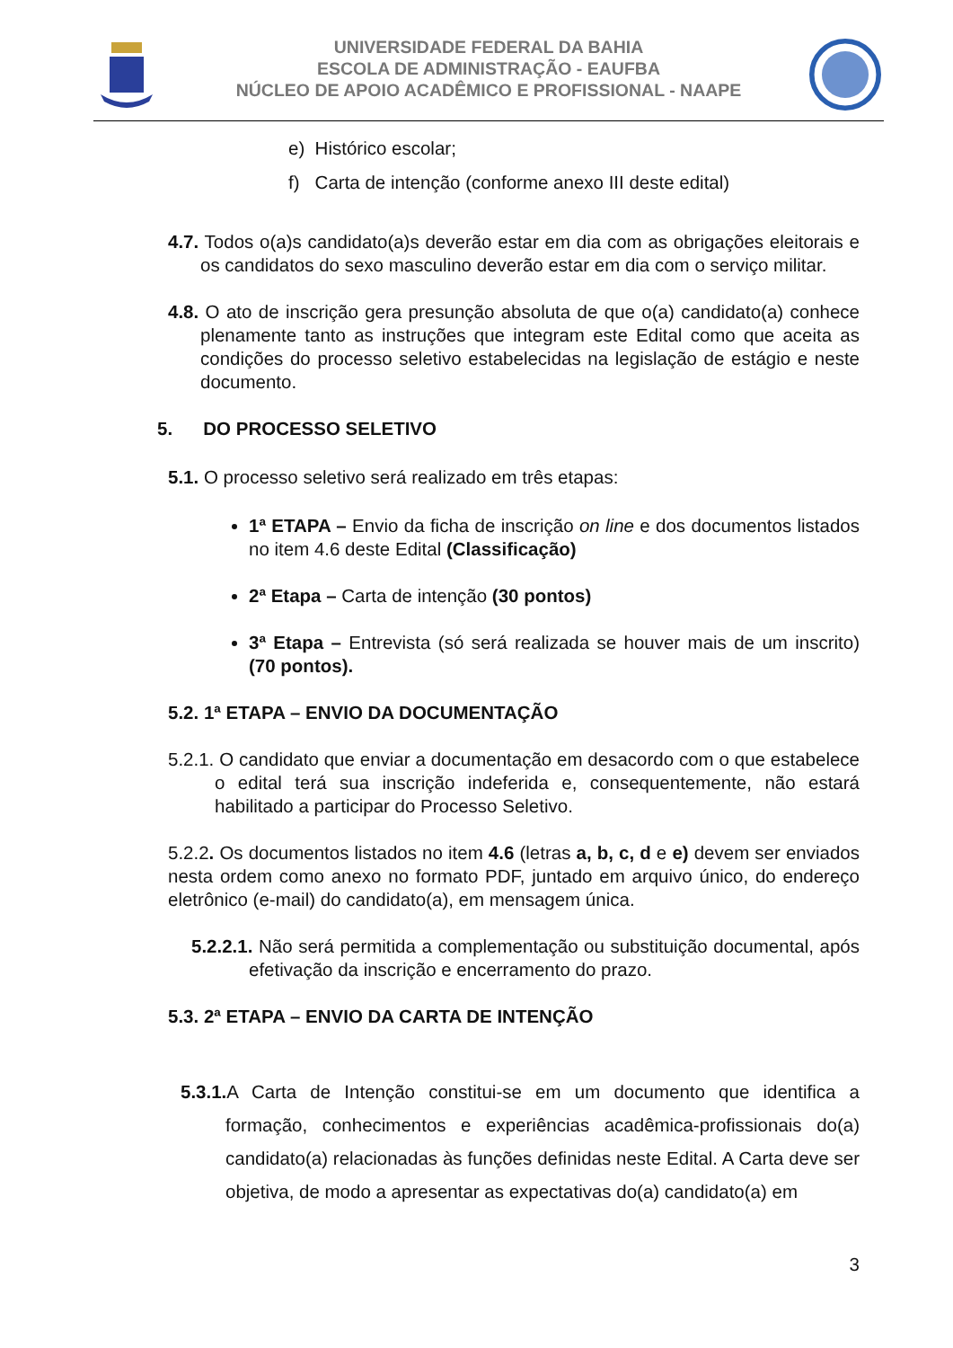UNIVERSIDADE FEDERAL DA BAHIA
ESCOLA DE ADMINISTRAÇÃO - EAUFBA
NÚCLEO DE APOIO ACADÊMICO E PROFISSIONAL - NAAPE
e) Histórico escolar;
f) Carta de intenção (conforme anexo III deste edital)
4.7. Todos o(a)s candidato(a)s deverão estar em dia com as obrigações eleitorais e os candidatos do sexo masculino deverão estar em dia com o serviço militar.
4.8. O ato de inscrição gera presunção absoluta de que o(a) candidato(a) conhece plenamente tanto as instruções que integram este Edital como que aceita as condições do processo seletivo estabelecidas na legislação de estágio e neste documento.
5. DO PROCESSO SELETIVO
5.1. O processo seletivo será realizado em três etapas:
1ª ETAPA – Envio da ficha de inscrição on line e dos documentos listados no item 4.6 deste Edital (Classificação)
2ª Etapa – Carta de intenção (30 pontos)
3ª Etapa – Entrevista (só será realizada se houver mais de um inscrito) (70 pontos).
5.2. 1ª ETAPA – ENVIO DA DOCUMENTAÇÃO
5.2.1. O candidato que enviar a documentação em desacordo com o que estabelece o edital terá sua inscrição indeferida e, consequentemente, não estará habilitado a participar do Processo Seletivo.
5.2.2. Os documentos listados no item 4.6 (letras a, b, c, d e e) devem ser enviados nesta ordem como anexo no formato PDF, juntado em arquivo único, do endereço eletrônico (e-mail) do candidato(a), em mensagem única.
5.2.2.1. Não será permitida a complementação ou substituição documental, após efetivação da inscrição e encerramento do prazo.
5.3. 2ª ETAPA – ENVIO DA CARTA DE INTENÇÃO
5.3.1. A Carta de Intenção constitui-se em um documento que identifica a formação, conhecimentos e experiências acadêmica-profissionais do(a) candidato(a) relacionadas às funções definidas neste Edital. A Carta deve ser objetiva, de modo a apresentar as expectativas do(a) candidato(a) em
3